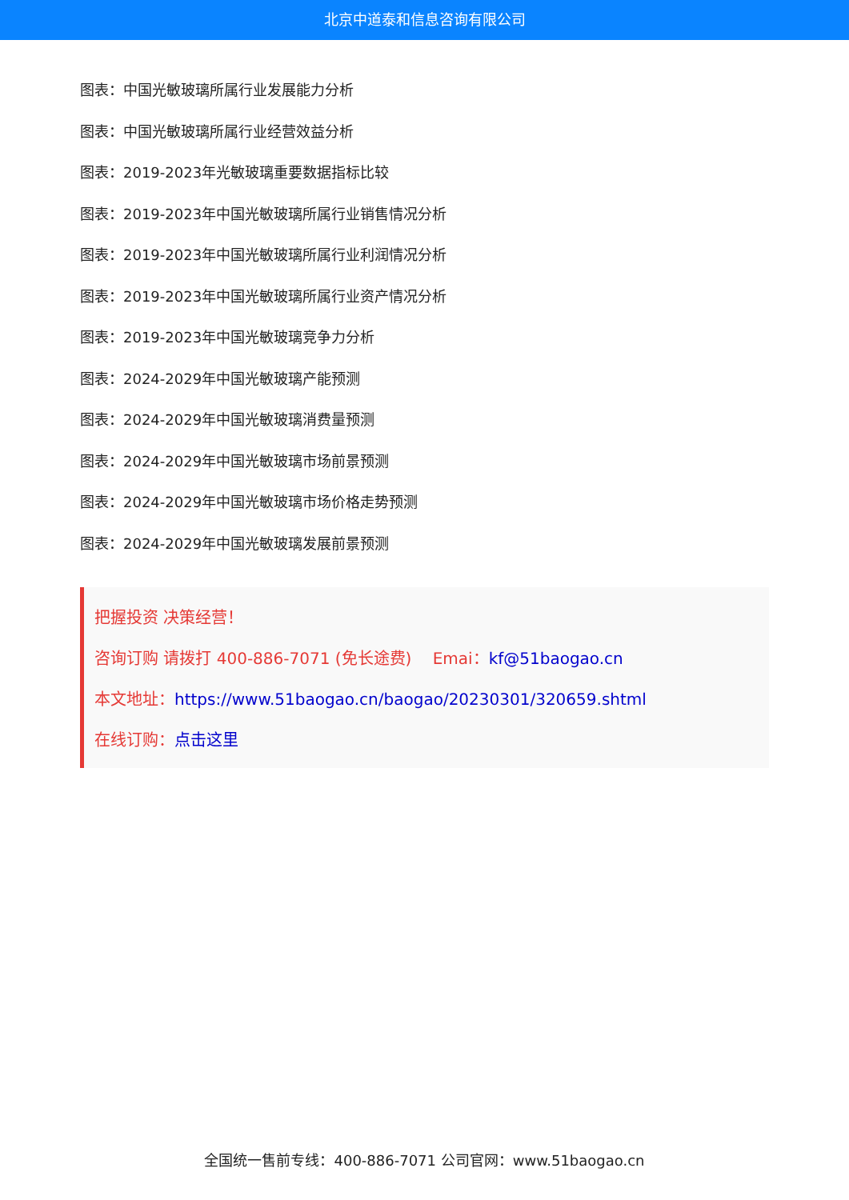北京中道泰和信息咨询有限公司
图表：中国光敏玻璃所属行业发展能力分析
图表：中国光敏玻璃所属行业经营效益分析
图表：2019-2023年光敏玻璃重要数据指标比较
图表：2019-2023年中国光敏玻璃所属行业销售情况分析
图表：2019-2023年中国光敏玻璃所属行业利润情况分析
图表：2019-2023年中国光敏玻璃所属行业资产情况分析
图表：2019-2023年中国光敏玻璃竞争力分析
图表：2024-2029年中国光敏玻璃产能预测
图表：2024-2029年中国光敏玻璃消费量预测
图表：2024-2029年中国光敏玻璃市场前景预测
图表：2024-2029年中国光敏玻璃市场价格走势预测
图表：2024-2029年中国光敏玻璃发展前景预测
把握投资 决策经营！
咨询订购 请拨打 400-886-7071 (免长途费)　 Emai：kf@51baogao.cn
本文地址：https://www.51baogao.cn/baogao/20230301/320659.shtml
在线订购：点击这里
全国统一售前专线：400-886-7071 公司官网：www.51baogao.cn